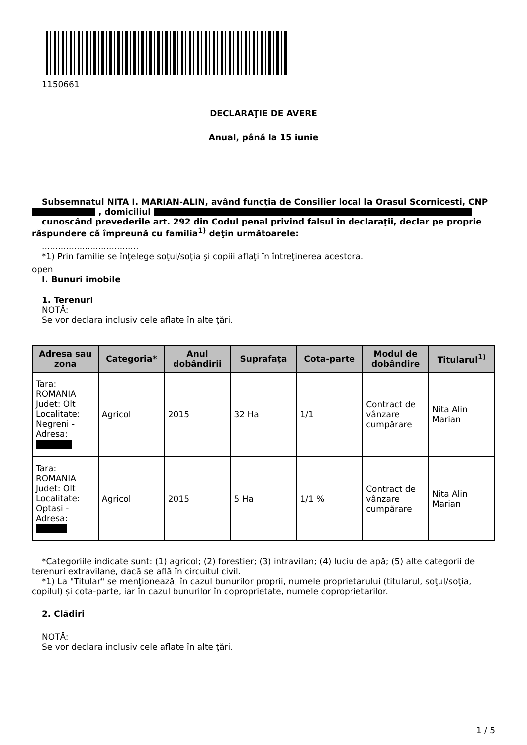1150661
DECLARAŢIE DE AVERE
Anual, până la 15 iunie
Subsemnatul NITA I. MARIAN-ALIN, având funcţia de Consilier local la Orasul Scornicesti, CNP , domiciliul
cunoscând prevederile art. 292 din Codul penal privind falsul în declaraţii, declar pe proprie răspundere că împreună cu familia<sup>1)</sup> deţin următoarele:
....................................
*1) Prin familie se înţelege soţul/soţia şi copiii aflaţi în întreţinerea acestora.
open
I. Bunuri imobile
1. Terenuri
NOTĂ:
Se vor declara inclusiv cele aflate în alte ţări.
| Adresa sau zona | Categoria* | Anul dobândirii | Suprafaţa | Cota-parte | Modul de dobândire | Titularul<sup>1)</sup> |
| --- | --- | --- | --- | --- | --- | --- |
| Tara: ROMANIA Judet: Olt Localitate: Negreni - Adresa: | Agricol | 2015 | 32 Ha | 1/1 | Contract de vânzare cumpărare | Nita Alin Marian |
| Tara: ROMANIA Judet: Olt Localitate: Optasi - Adresa: | Agricol | 2015 | 5 Ha | 1/1 % | Contract de vânzare cumpărare | Nita Alin Marian |
*Categoriile indicate sunt: (1) agricol; (2) forestier; (3) intravilan; (4) luciu de apă; (5) alte categorii de terenuri extravilane, dacă se află în circuitul civil.
*1) La "Titular" se menţionează, în cazul bunurilor proprii, numele proprietarului (titularul, soţul/soţia, copilul) și cota-parte, iar în cazul bunurilor în coproprietate, numele coproprietarilor.
2. Clădiri
NOTĂ:
Se vor declara inclusiv cele aflate în alte ţări.
1 / 5